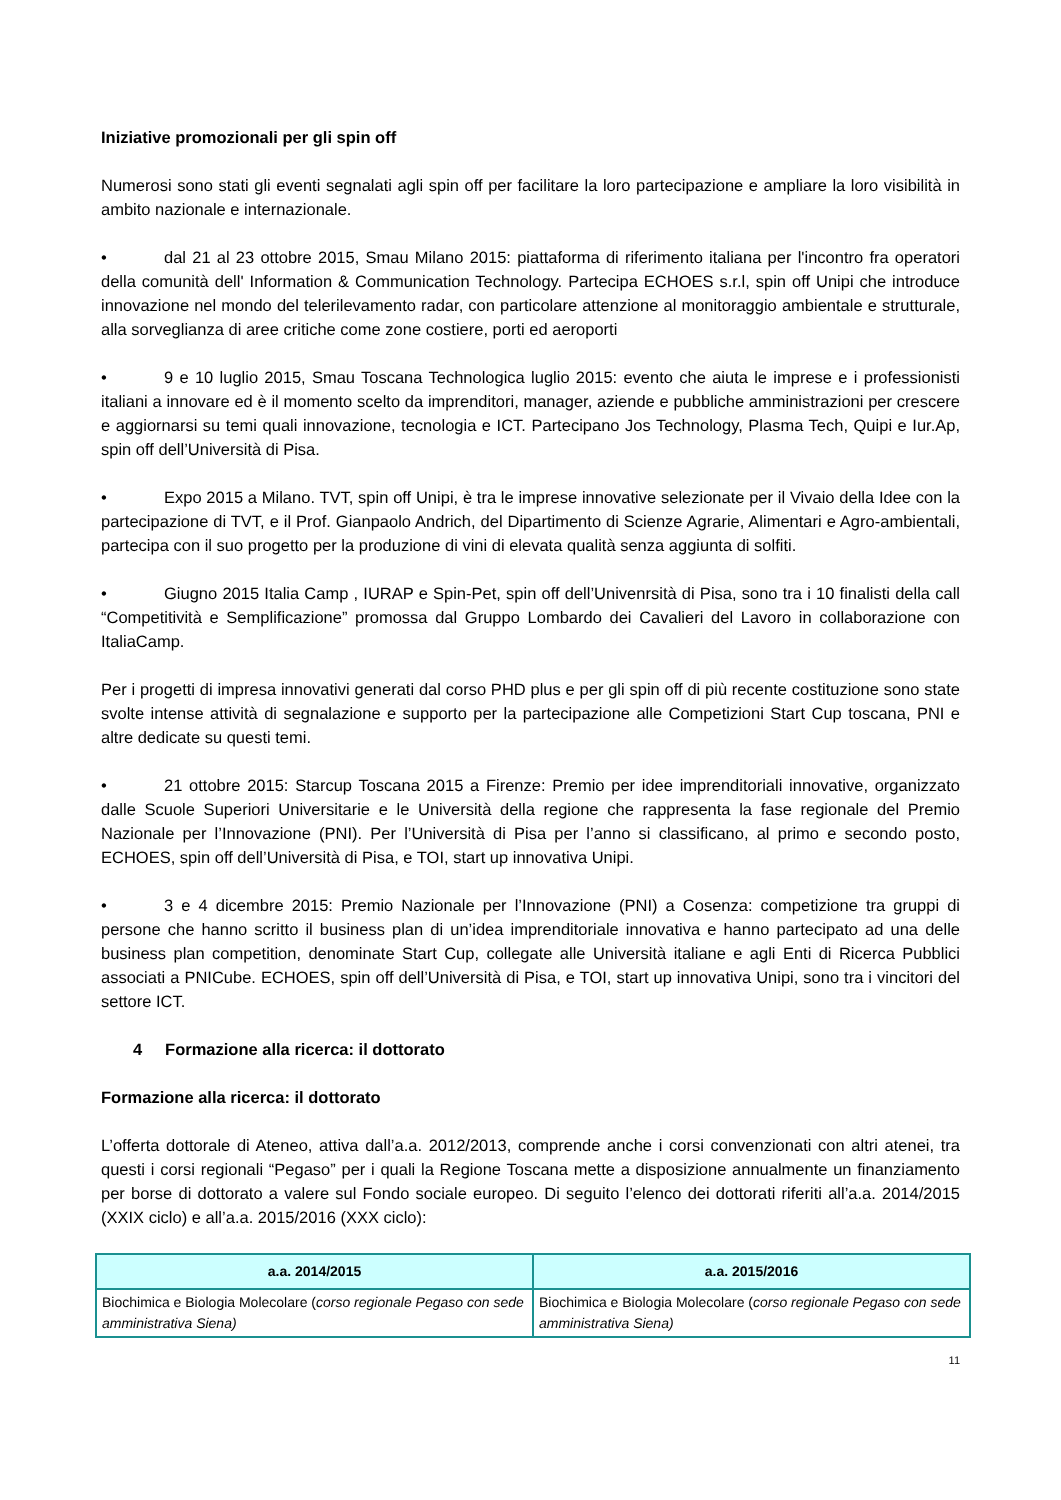Iniziative promozionali per gli spin off
Numerosi sono stati gli eventi segnalati agli spin off per facilitare la loro partecipazione e ampliare la loro visibilità in ambito nazionale e internazionale.
• dal 21 al 23 ottobre 2015, Smau Milano 2015: piattaforma di riferimento italiana per l'incontro fra operatori della comunità dell' Information & Communication Technology. Partecipa ECHOES s.r.l, spin off Unipi che introduce innovazione nel mondo del telerilevamento radar, con particolare attenzione al monitoraggio ambientale e strutturale, alla sorveglianza di aree critiche come zone costiere, porti ed aeroporti
• 9 e 10 luglio 2015, Smau Toscana Technologica luglio 2015: evento che aiuta le imprese e i professionisti italiani a innovare ed è il momento scelto da imprenditori, manager, aziende e pubbliche amministrazioni per crescere e aggiornarsi su temi quali innovazione, tecnologia e ICT. Partecipano Jos Technology, Plasma Tech, Quipi e Iur.Ap, spin off dell’Università di Pisa.
• Expo 2015 a Milano. TVT, spin off Unipi, è tra le imprese innovative selezionate per il Vivaio della Idee con la partecipazione di TVT, e il Prof. Gianpaolo Andrich, del Dipartimento di Scienze Agrarie, Alimentari e Agro-ambientali, partecipa con il suo progetto per la produzione di vini di elevata qualità senza aggiunta di solfiti.
• Giugno 2015 Italia Camp , IURAP e Spin-Pet, spin off dell’Univenrsità di Pisa, sono tra i 10 finalisti della call “Competitività e Semplificazione” promossa dal Gruppo Lombardo dei Cavalieri del Lavoro in collaborazione con ItaliaCamp.
Per i progetti di impresa innovativi generati dal corso PHD plus e per gli spin off di più recente costituzione sono state svolte intense attività di segnalazione e supporto per la partecipazione alle Competizioni Start Cup toscana, PNI e altre dedicate su questi temi.
• 21 ottobre 2015: Starcup Toscana 2015 a Firenze: Premio per idee imprenditoriali innovative, organizzato dalle Scuole Superiori Universitarie e le Università della regione che rappresenta la fase regionale del Premio Nazionale per l’Innovazione (PNI). Per l’Università di Pisa per l’anno si classificano, al primo e secondo posto, ECHOES, spin off dell’Università di Pisa, e TOI, start up innovativa Unipi.
• 3 e 4 dicembre 2015: Premio Nazionale per l’Innovazione (PNI) a Cosenza: competizione tra gruppi di persone che hanno scritto il business plan di un’idea imprenditoriale innovativa e hanno partecipato ad una delle business plan competition, denominate Start Cup, collegate alle Università italiane e agli Enti di Ricerca Pubblici associati a PNICube. ECHOES, spin off dell’Università di Pisa, e TOI, start up innovativa Unipi, sono tra i vincitori del settore ICT.
4 Formazione alla ricerca: il dottorato
Formazione alla ricerca: il dottorato
L’offerta dottorale di Ateneo, attiva dall’a.a. 2012/2013, comprende anche i corsi convenzionati con altri atenei, tra questi i corsi regionali “Pegaso” per i quali la Regione Toscana mette a disposizione annualmente un finanziamento per borse di dottorato a valere sul Fondo sociale europeo. Di seguito l’elenco dei dottorati riferiti all’a.a. 2014/2015 (XXIX ciclo) e all’a.a. 2015/2016 (XXX ciclo):
| a.a. 2014/2015 | a.a. 2015/2016 |
| --- | --- |
| Biochimica e Biologia Molecolare ( corso regionale Pegaso con sede amministrativa Siena) | Biochimica e Biologia Molecolare ( corso regionale Pegaso con sede amministrativa Siena) |
11